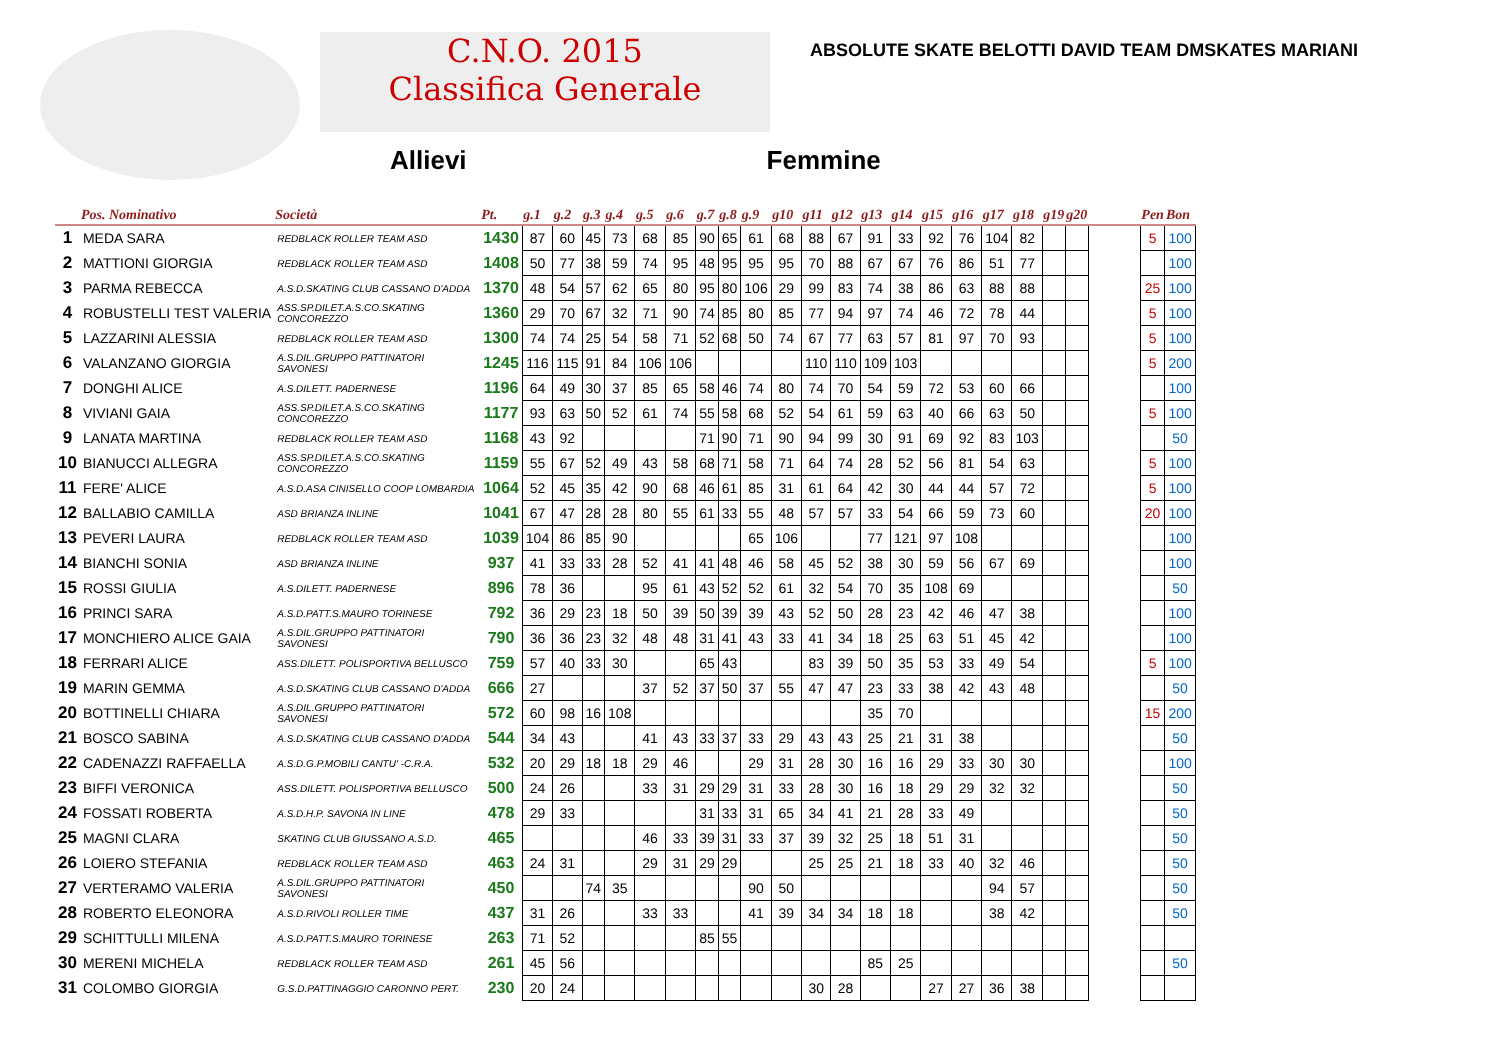C.N.O. 2015
Classifica Generale
ABSOLUTE SKATE BELOTTI DAVID TEAM DMSKATES MARIANI
Allievi Femmine
| | Pos. Nominativo | Società | Pt. | g.1 | g.2 | g.3 | g.4 | g.5 | g.6 | g.7 | g.8 | g.9 | g10 | g11 | g12 | g13 | g14 | g15 | g16 | g17 | g18 | g19 | g20 | | Pen | Bon |
| --- | --- | --- | --- | --- | --- | --- | --- | --- | --- | --- | --- | --- | --- | --- | --- | --- | --- | --- | --- | --- | --- | --- | --- | --- | --- | --- |
| 1 | MEDA SARA | REDBLACK ROLLER TEAM ASD | 1430 | 87 | 60 | 45 | 73 | 68 | 85 | 90 | 65 | 61 | 68 | 88 | 67 | 91 | 33 | 92 | 76 | 104 | 82 | | | | 5 | 100 |
| 2 | MATTIONI GIORGIA | REDBLACK ROLLER TEAM ASD | 1408 | 50 | 77 | 38 | 59 | 74 | 95 | 48 | 95 | 95 | 95 | 70 | 88 | 67 | 67 | 76 | 86 | 51 | 77 | | | | | 100 |
| 3 | PARMA REBECCA | A.S.D.SKATING CLUB CASSANO D'ADDA | 1370 | 48 | 54 | 57 | 62 | 65 | 80 | 95 | 80 | 106 | 29 | 99 | 83 | 74 | 38 | 86 | 63 | 88 | 88 | | | | 25 | 100 |
| 4 | ROBUSTELLI TEST VALERIA | ASS.SP.DILET.A.S.CO.SKATING CONCOREZZO | 1360 | 29 | 70 | 67 | 32 | 71 | 90 | 74 | 85 | 80 | 85 | 77 | 94 | 97 | 74 | 46 | 72 | 78 | 44 | | | | 5 | 100 |
| 5 | LAZZARINI ALESSIA | REDBLACK ROLLER TEAM ASD | 1300 | 74 | 74 | 25 | 54 | 58 | 71 | 52 | 68 | 50 | 74 | 67 | 77 | 63 | 57 | 81 | 97 | 70 | 93 | | | | 5 | 100 |
| 6 | VALANZANO GIORGIA | A.S.DIL.GRUPPO PATTINATORI SAVONESI | 1245 | 116 | 115 | 91 | 84 | 106 | 106 | | | | | 110 | 110 | 109 | 103 | | | | | | | | 5 | 200 |
| 7 | DONGHI ALICE | A.S.DILETT. PADERNESE | 1196 | 64 | 49 | 30 | 37 | 85 | 65 | 58 | 46 | 74 | 80 | 74 | 70 | 54 | 59 | 72 | 53 | 60 | 66 | | | | | 100 |
| 8 | VIVIANI GAIA | ASS.SP.DILET.A.S.CO.SKATING CONCOREZZO | 1177 | 93 | 63 | 50 | 52 | 61 | 74 | 55 | 58 | 68 | 52 | 54 | 61 | 59 | 63 | 40 | 66 | 63 | 50 | | | | 5 | 100 |
| 9 | LANATA MARTINA | REDBLACK ROLLER TEAM ASD | 1168 | 43 | 92 | | | | | 71 | 90 | 71 | 90 | 94 | 99 | 30 | 91 | 69 | 92 | 83 | 103 | | | | | 50 |
| 10 | BIANUCCI ALLEGRA | ASS.SP.DILET.A.S.CO.SKATING CONCOREZZO | 1159 | 55 | 67 | 52 | 49 | 43 | 58 | 68 | 71 | 58 | 71 | 64 | 74 | 28 | 52 | 56 | 81 | 54 | 63 | | | | 5 | 100 |
| 11 | FERE' ALICE | A.S.D.ASA CINISELLO COOP LOMBARDIA | 1064 | 52 | 45 | 35 | 42 | 90 | 68 | 46 | 61 | 85 | 31 | 61 | 64 | 42 | 30 | 44 | 44 | 57 | 72 | | | | 5 | 100 |
| 12 | BALLABIO CAMILLA | ASD BRIANZA INLINE | 1041 | 67 | 47 | 28 | 28 | 80 | 55 | 61 | 33 | 55 | 48 | 57 | 57 | 33 | 54 | 66 | 59 | 73 | 60 | | | | 20 | 100 |
| 13 | PEVERI LAURA | REDBLACK ROLLER TEAM ASD | 1039 | 104 | 86 | 85 | 90 | | | | | 65 | 106 | | | 77 | 121 | 97 | 108 | | | | | | | 100 |
| 14 | BIANCHI SONIA | ASD BRIANZA INLINE | 937 | 41 | 33 | 33 | 28 | 52 | 41 | 41 | 48 | 46 | 58 | 45 | 52 | 38 | 30 | 59 | 56 | 67 | 69 | | | | | 100 |
| 15 | ROSSI GIULIA | A.S.DILETT. PADERNESE | 896 | 78 | 36 | | | 95 | 61 | 43 | 52 | 52 | 61 | 32 | 54 | 70 | 35 | 108 | 69 | | | | | | | 50 |
| 16 | PRINCI SARA | A.S.D.PATT.S.MAURO TORINESE | 792 | 36 | 29 | 23 | 18 | 50 | 39 | 50 | 39 | 39 | 43 | 52 | 50 | 28 | 23 | 42 | 46 | 47 | 38 | | | | | 100 |
| 17 | MONCHIERO ALICE GAIA | A.S.DIL.GRUPPO PATTINATORI SAVONESI | 790 | 36 | 36 | 23 | 32 | 48 | 48 | 31 | 41 | 43 | 33 | 41 | 34 | 18 | 25 | 63 | 51 | 45 | 42 | | | | | 100 |
| 18 | FERRARI ALICE | ASS.DILETT. POLISPORTIVA BELLUSCO | 759 | 57 | 40 | 33 | 30 | | | 65 | 43 | | | 83 | 39 | 50 | 35 | 53 | 33 | 49 | 54 | | | | 5 | 100 |
| 19 | MARIN GEMMA | A.S.D.SKATING CLUB CASSANO D'ADDA | 666 | 27 | | | | 37 | 52 | 37 | 50 | 37 | 55 | 47 | 47 | 23 | 33 | 38 | 42 | 43 | 48 | | | | | 50 |
| 20 | BOTTINELLI CHIARA | A.S.DIL.GRUPPO PATTINATORI SAVONESI | 572 | 60 | 98 | 16 | 108 | | | | | | | | | 35 | 70 | | | | | | | | 15 | 200 |
| 21 | BOSCO SABINA | A.S.D.SKATING CLUB CASSANO D'ADDA | 544 | 34 | 43 | | | 41 | 43 | 33 | 37 | 33 | 29 | 43 | 43 | 25 | 21 | 31 | 38 | | | | | | | 50 |
| 22 | CADENAZZI RAFFAELLA | A.S.D.G.P.MOBILI CANTU' -C.R.A. | 532 | 20 | 29 | 18 | 18 | 29 | 46 | | | 29 | 31 | 28 | 30 | 16 | 16 | 29 | 33 | 30 | 30 | | | | | 100 |
| 23 | BIFFI VERONICA | ASS.DILETT. POLISPORTIVA BELLUSCO | 500 | 24 | 26 | | | 33 | 31 | 29 | 29 | 31 | 33 | 28 | 30 | 16 | 18 | 29 | 29 | 32 | 32 | | | | | 50 |
| 24 | FOSSATI ROBERTA | A.S.D.H.P. SAVONA IN LINE | 478 | 29 | 33 | | | | | 31 | 33 | 31 | 65 | 34 | 41 | 21 | 28 | 33 | 49 | | | | | | | 50 |
| 25 | MAGNI CLARA | SKATING CLUB GIUSSANO A.S.D. | 465 | | | | | 46 | 33 | 39 | 31 | 33 | 37 | 39 | 32 | 25 | 18 | 51 | 31 | | | | | | | 50 |
| 26 | LOIERO STEFANIA | REDBLACK ROLLER TEAM ASD | 463 | 24 | 31 | | | 29 | 31 | 29 | 29 | | | 25 | 25 | 21 | 18 | 33 | 40 | 32 | 46 | | | | | 50 |
| 27 | VERTERAMO VALERIA | A.S.DIL.GRUPPO PATTINATORI SAVONESI | 450 | | | 74 | 35 | | | | | 90 | 50 | | | | | | | 94 | 57 | | | | | 50 |
| 28 | ROBERTO ELEONORA | A.S.D.RIVOLI ROLLER TIME | 437 | 31 | 26 | | | 33 | 33 | | | 41 | 39 | 34 | 34 | 18 | 18 | | | 38 | 42 | | | | | 50 |
| 29 | SCHITTULLI MILENA | A.S.D.PATT.S.MAURO TORINESE | 263 | 71 | 52 | | | | | 85 | 55 | | | | | | | | | | | | | | | |
| 30 | MERENI MICHELA | REDBLACK ROLLER TEAM ASD | 261 | 45 | 56 | | | | | | | | | | | 85 | 25 | | | | | | | | | 50 |
| 31 | COLOMBO GIORGIA | G.S.D.PATTINAGGIO CARONNO PERT. | 230 | 20 | 24 | | | | | | | | | 30 | 28 | | | 27 | 27 | 36 | 38 | | | | | |